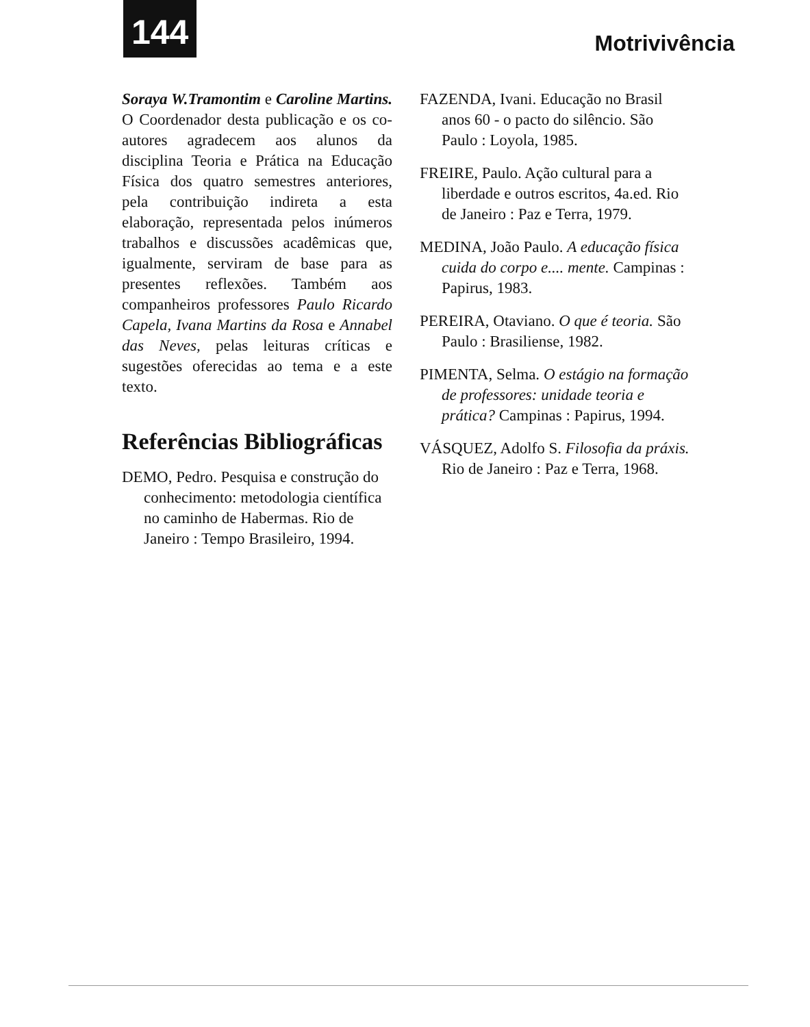144
Motrivivência
Soraya W.Tramontim e Caroline Martins. O Coordenador desta publicação e os co-autores agradecem aos alunos da disciplina Teoria e Prática na Educação Física dos quatro semestres anteriores, pela contribuição indireta a esta elaboração, representada pelos inúmeros trabalhos e discussões acadêmicas que, igualmente, serviram de base para as presentes reflexões. Também aos companheiros professores Paulo Ricardo Capela, Ivana Martins da Rosa e Annabel das Neves, pelas leituras críticas e sugestões oferecidas ao tema e a este texto.
Referências Bibliográficas
DEMO, Pedro. Pesquisa e construção do conhecimento: metodologia científica no caminho de Habermas. Rio de Janeiro : Tempo Brasileiro, 1994.
FAZENDA, Ivani. Educação no Brasil anos 60 - o pacto do silêncio. São Paulo : Loyola, 1985.
FREIRE, Paulo. Ação cultural para a liberdade e outros escritos, 4a.ed. Rio de Janeiro : Paz e Terra, 1979.
MEDINA, João Paulo. A educação física cuida do corpo e.... mente. Campinas : Papirus, 1983.
PEREIRA, Otaviano. O que é teoria. São Paulo : Brasiliense, 1982.
PIMENTA, Selma. O estágio na formação de professores: unidade teoria e prática? Campinas : Papirus, 1994.
VÁSQUEZ, Adolfo S. Filosofia da práxis. Rio de Janeiro : Paz e Terra, 1968.